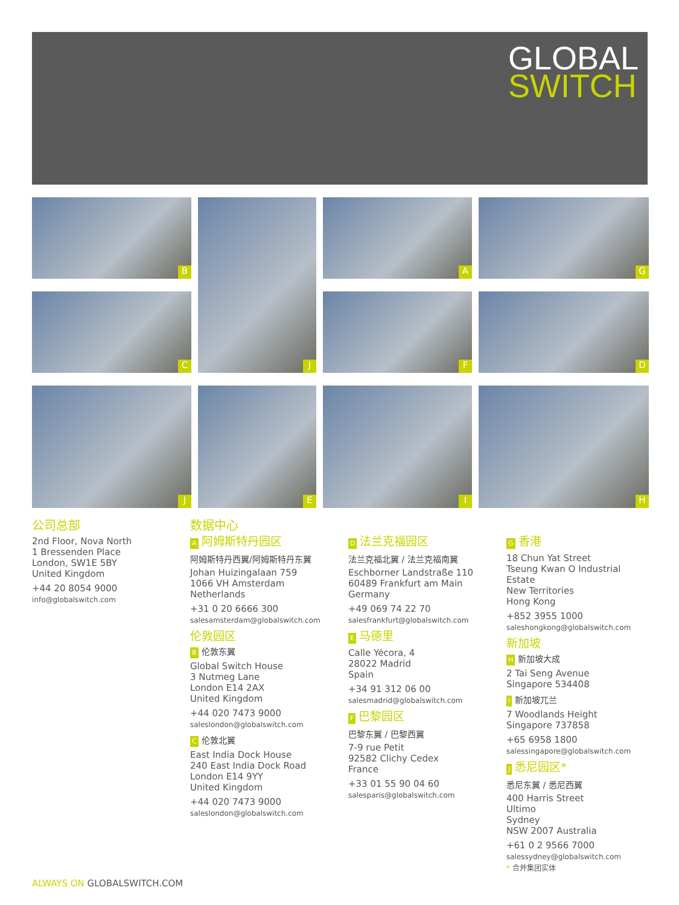GLOBAL
SWITCH
B
J
A
G
C
F
D
J
E
I
H
公司总部
2nd Floor, Nova North
1 Bressenden Place
London, SW1E 5BY
United Kingdom
+44 20 8054 9000
info@globalswitch.com
数据中心
A阿姆斯特丹园区
阿姆斯特丹西翼/阿姆斯特丹东翼
Johan Huizingalaan 759
1066 VH Amsterdam
Netherlands
+31 0 20 6666 300
salesamsterdam@globalswitch.com
伦敦园区
B伦敦东翼
Global Switch House
3 Nutmeg Lane
London E14 2AX
United Kingdom
+44 020 7473 9000
saleslondon@globalswitch.com
C伦敦北翼
East India Dock House
240 East India Dock Road
London E14 9YY
United Kingdom
+44 020 7473 9000
saleslondon@globalswitch.com
D法兰克福园区
法兰克福北翼 / 法兰克福南翼
Eschborner Landstraße 110
60489 Frankfurt am Main
Germany
+49 069 74 22 70
salesfrankfurt@globalswitch.com
E马德里
Calle Yécora, 4
28022 Madrid
Spain
+34 91 312 06 00
salesmadrid@globalswitch.com
F巴黎园区
巴黎东翼 / 巴黎西翼
7-9 rue Petit
92582 Clichy Cedex
France
+33 01 55 90 04 60
salesparis@globalswitch.com
G香港
18 Chun Yat Street
Tseung Kwan O Industrial Estate
New Territories
Hong Kong
+852 3955 1000
saleshongkong@globalswitch.com
新加坡
H新加坡大成
2 Tai Seng Avenue
Singapore 534408
I新加坡兀兰
7 Woodlands Height
Singapore 737858
+65 6958 1800
salessingapore@globalswitch.com
J悉尼园区*
悉尼东翼 / 悉尼西翼
400 Harris Street
Ultimo
Sydney
NSW 2007 Australia
+61 0 2 9566 7000
salessydney@globalswitch.com
* 合并集团实体
ALWAYS ON GLOBALSWITCH.COM